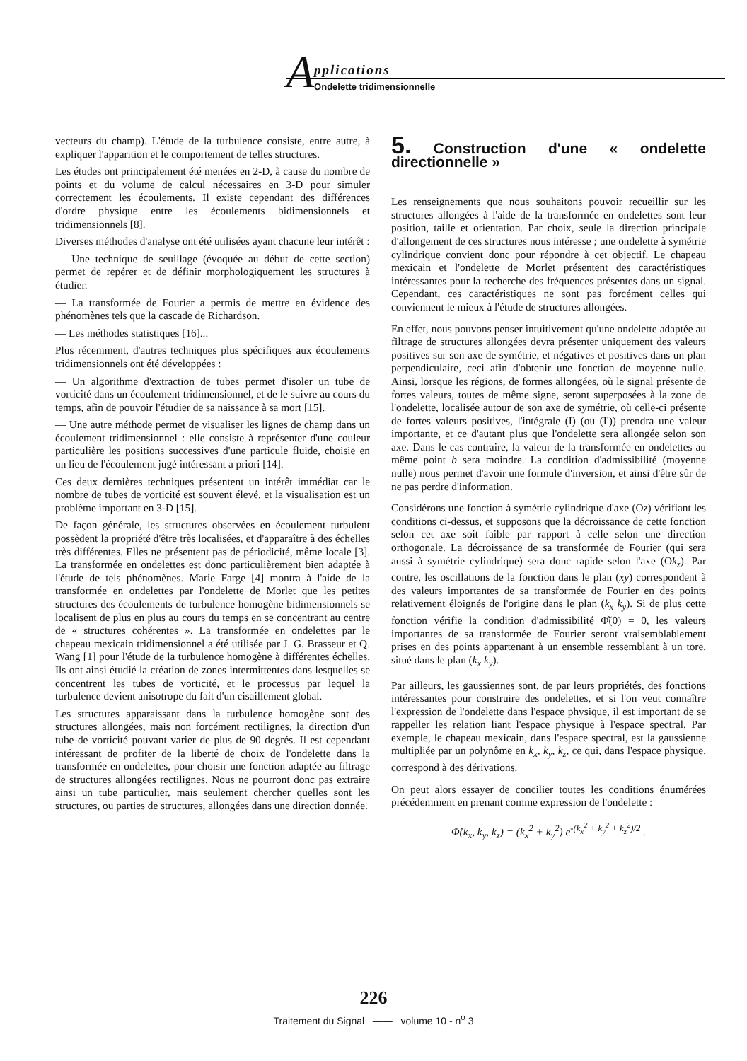A
pplications
Ondelette tridimensionnelle
vecteurs du champ). L'étude de la turbulence consiste, entre autre, à expliquer l'apparition et le comportement de telles structures.
Les études ont principalement été menées en 2-D, à cause du nombre de points et du volume de calcul nécessaires en 3-D pour simuler correctement les écoulements. Il existe cependant des différences d'ordre physique entre les écoulements bidimensionnels et tridimensionnels [8].
Diverses méthodes d'analyse ont été utilisées ayant chacune leur intérêt :
— Une technique de seuillage (évoquée au début de cette section) permet de repérer et de définir morphologiquement les structures à étudier.
— La transformée de Fourier a permis de mettre en évidence des phénomènes tels que la cascade de Richardson.
— Les méthodes statistiques [16]...
Plus récemment, d'autres techniques plus spécifiques aux écoulements tridimensionnels ont été développées :
— Un algorithme d'extraction de tubes permet d'isoler un tube de vorticité dans un écoulement tridimensionnel, et de le suivre au cours du temps, afin de pouvoir l'étudier de sa naissance à sa mort [15].
— Une autre méthode permet de visualiser les lignes de champ dans un écoulement tridimensionnel : elle consiste à représenter d'une couleur particulière les positions successives d'une particule fluide, choisie en un lieu de l'écoulement jugé intéressant a priori [14].
Ces deux dernières techniques présentent un intérêt immédiat car le nombre de tubes de vorticité est souvent élevé, et la visualisation est un problème important en 3-D [15].
De façon générale, les structures observées en écoulement turbulent possèdent la propriété d'être très localisées, et d'apparaître à des échelles très différentes. Elles ne présentent pas de périodicité, même locale [3]. La transformée en ondelettes est donc particulièrement bien adaptée à l'étude de tels phénomènes. Marie Farge [4] montra à l'aide de la transformée en ondelettes par l'ondelette de Morlet que les petites structures des écoulements de turbulence homogène bidimensionnels se localisent de plus en plus au cours du temps en se concentrant au centre de « structures cohérentes ». La transformée en ondelettes par le chapeau mexicain tridimensionnel a été utilisée par J. G. Brasseur et Q. Wang [1] pour l'étude de la turbulence homogène à différentes échelles. Ils ont ainsi étudié la création de zones intermittentes dans lesquelles se concentrent les tubes de vorticité, et le processus par lequel la turbulence devient anisotrope du fait d'un cisaillement global.
Les structures apparaissant dans la turbulence homogène sont des structures allongées, mais non forcément rectilignes, la direction d'un tube de vorticité pouvant varier de plus de 90 degrés. Il est cependant intéressant de profiter de la liberté de choix de l'ondelette dans la transformée en ondelettes, pour choisir une fonction adaptée au filtrage de structures allongées rectilignes. Nous ne pourront donc pas extraire ainsi un tube particulier, mais seulement chercher quelles sont les structures, ou parties de structures, allongées dans une direction donnée.
5. Construction d'une « ondelette directionnelle »
Les renseignements que nous souhaitons pouvoir recueillir sur les structures allongées à l'aide de la transformée en ondelettes sont leur position, taille et orientation. Par choix, seule la direction principale d'allongement de ces structures nous intéresse ; une ondelette à symétrie cylindrique convient donc pour répondre à cet objectif. Le chapeau mexicain et l'ondelette de Morlet présentent des caractéristiques intéressantes pour la recherche des fréquences présentes dans un signal. Cependant, ces caractéristiques ne sont pas forcément celles qui conviennent le mieux à l'étude de structures allongées.
En effet, nous pouvons penser intuitivement qu'une ondelette adaptée au filtrage de structures allongées devra présenter uniquement des valeurs positives sur son axe de symétrie, et négatives et positives dans un plan perpendiculaire, ceci afin d'obtenir une fonction de moyenne nulle. Ainsi, lorsque les régions, de formes allongées, où le signal présente de fortes valeurs, toutes de même signe, seront superposées à la zone de l'ondelette, localisée autour de son axe de symétrie, où celle-ci présente de fortes valeurs positives, l'intégrale (I) (ou (I')) prendra une valeur importante, et ce d'autant plus que l'ondelette sera allongée selon son axe. Dans le cas contraire, la valeur de la transformée en ondelettes au même point b sera moindre. La condition d'admissibilité (moyenne nulle) nous permet d'avoir une formule d'inversion, et ainsi d'être sûr de ne pas perdre d'information.
Considérons une fonction à symétrie cylindrique d'axe (Oz) vérifiant les conditions ci-dessus, et supposons que la décroissance de cette fonction selon cet axe soit faible par rapport à celle selon une direction orthogonale. La décroissance de sa transformée de Fourier (qui sera aussi à symétrie cylindrique) sera donc rapide selon l'axe (Ok<sub>z</sub>). Par contre, les oscillations de la fonction dans le plan (xy) correspondent à des valeurs importantes de sa transformée de Fourier en des points relativement éloignés de l'origine dans le plan (k<sub>x</sub> k<sub>y</sub>). Si de plus cette fonction vérifie la condition d'admissibilité Φ̂(0) = 0, les valeurs importantes de sa transformée de Fourier seront vraisemblablement prises en des points appartenant à un ensemble ressemblant à un tore, situé dans le plan (k<sub>x</sub> k<sub>y</sub>).
Par ailleurs, les gaussiennes sont, de par leurs propriétés, des fonctions intéressantes pour construire des ondelettes, et si l'on veut connaître l'expression de l'ondelette dans l'espace physique, il est important de se rappeller les relation liant l'espace physique à l'espace spectral. Par exemple, le chapeau mexicain, dans l'espace spectral, est la gaussienne multipliée par un polynôme en k<sub>x</sub>, k<sub>y</sub>, k<sub>z</sub>, ce qui, dans l'espace physique, correspond à des dérivations.
On peut alors essayer de concilier toutes les conditions énumérées précédemment en prenant comme expression de l'ondelette :
Φ̂(k<sub>x</sub>, k<sub>y</sub>, k<sub>z</sub>) = (k<sub>x</sub><sup>2</sup> + k<sub>y</sub><sup>2</sup>) e<sup>-(k<sub>x</sub><sup>2</sup> + k<sub>y</sub><sup>2</sup> + k<sub>z</sub><sup>2</sup>)/2</sup> .
226
Traitement du Signal —— volume 10 - n<sup>o</sup> 3